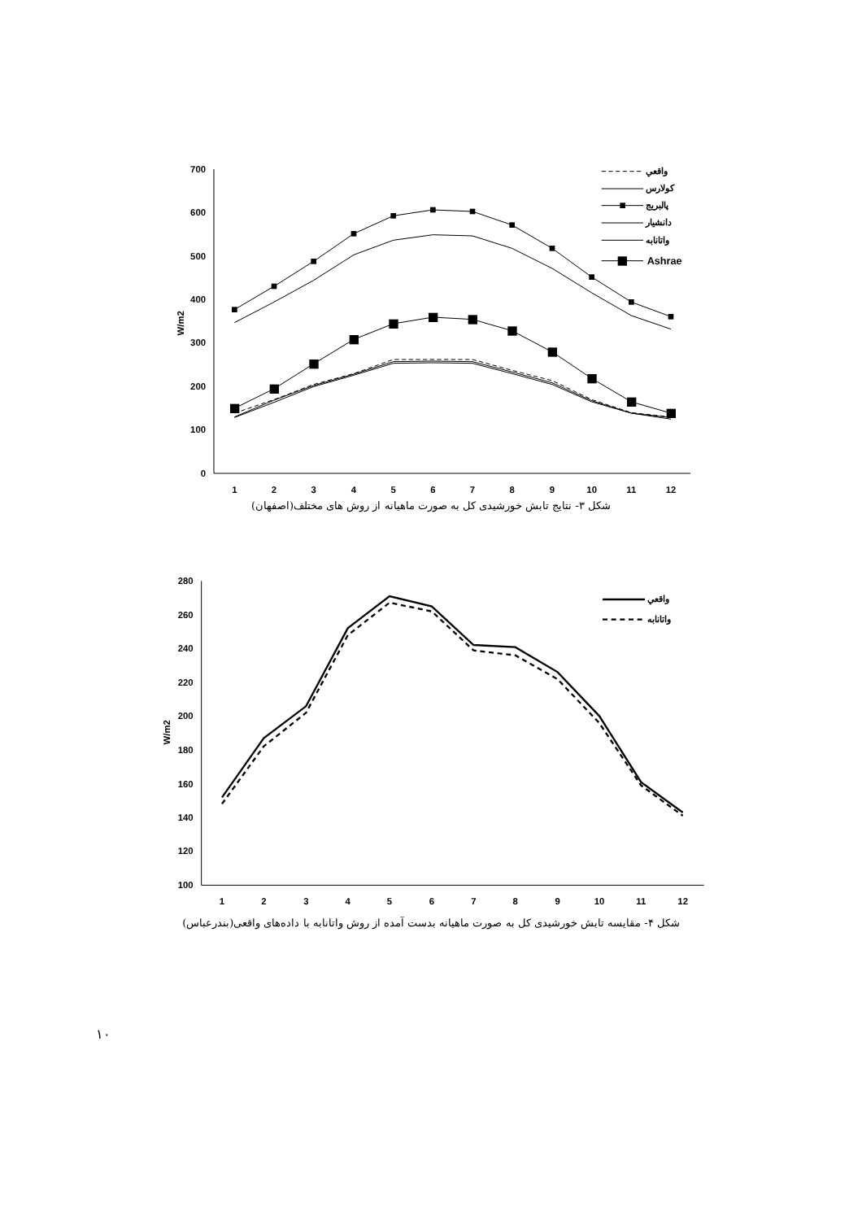700
600
500
400
300
200
100
0
1
2
3
4
5
6
7
8
9
10
11
12
W/m2
واقعي
كولارس
پالبريج
دانشيار
واتانابه
Ashrae
شکل ۳- نتایج تابش خورشیدی کل به صورت ماهیانه از روش های مختلف(اصفهان)
280
260
240
220
200
180
160
140
120
100
1
2
3
4
5
6
7
8
9
10
11
12
W/m2
واقعي
واتانابه
شکل ۴- مقایسه تابش خورشیدی کل به صورت ماهیانه بدست آمده از روش واتانابه با داده‌های واقعی(بندرعباس)
۱۰